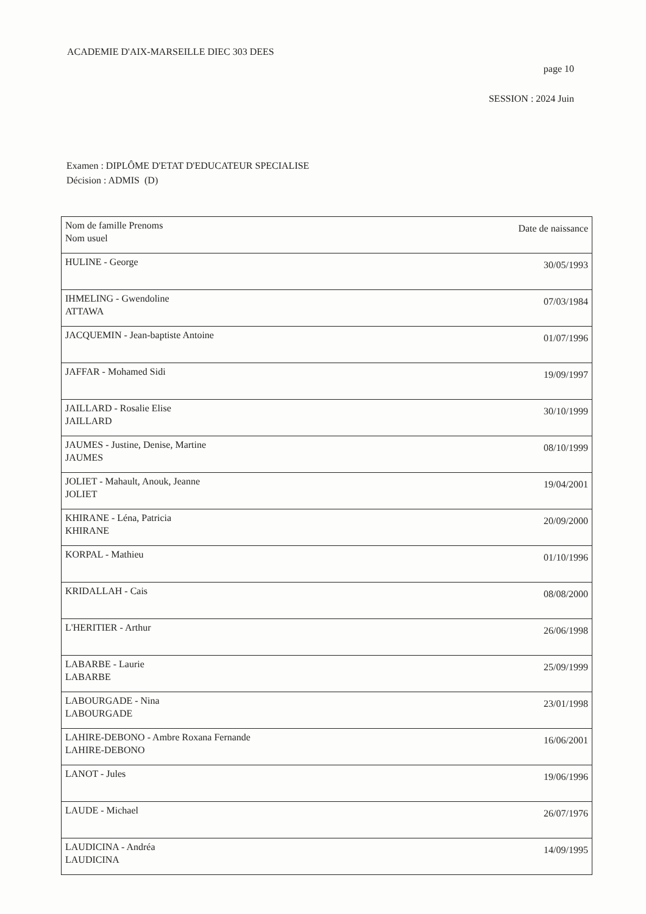ACADEMIE D'AIX-MARSEILLE DIEC 303 DEES
page 10
SESSION : 2024 Juin
Examen : DIPLÔME D'ETAT D'EDUCATEUR SPECIALISE
Décision : ADMIS (D)
| Nom de famille Prenoms Nom usuel | Date de naissance |
| HULINE - George | 30/05/1993 |
| IHMELING - Gwendoline ATTAWA | 07/03/1984 |
| JACQUEMIN - Jean-baptiste Antoine | 01/07/1996 |
| JAFFAR - Mohamed Sidi | 19/09/1997 |
| JAILLARD - Rosalie Elise JAILLARD | 30/10/1999 |
| JAUMES - Justine, Denise, Martine JAUMES | 08/10/1999 |
| JOLIET - Mahault, Anouk, Jeanne JOLIET | 19/04/2001 |
| KHIRANE - Léna, Patricia KHIRANE | 20/09/2000 |
| KORPAL - Mathieu | 01/10/1996 |
| KRIDALLAH - Cais | 08/08/2000 |
| L'HERITIER - Arthur | 26/06/1998 |
| LABARBE - Laurie LABARBE | 25/09/1999 |
| LABOURGADE - Nina LABOURGADE | 23/01/1998 |
| LAHIRE-DEBONO - Ambre Roxana Fernande LAHIRE-DEBONO | 16/06/2001 |
| LANOT - Jules | 19/06/1996 |
| LAUDE - Michael | 26/07/1976 |
| LAUDICINA - Andréa LAUDICINA | 14/09/1995 |